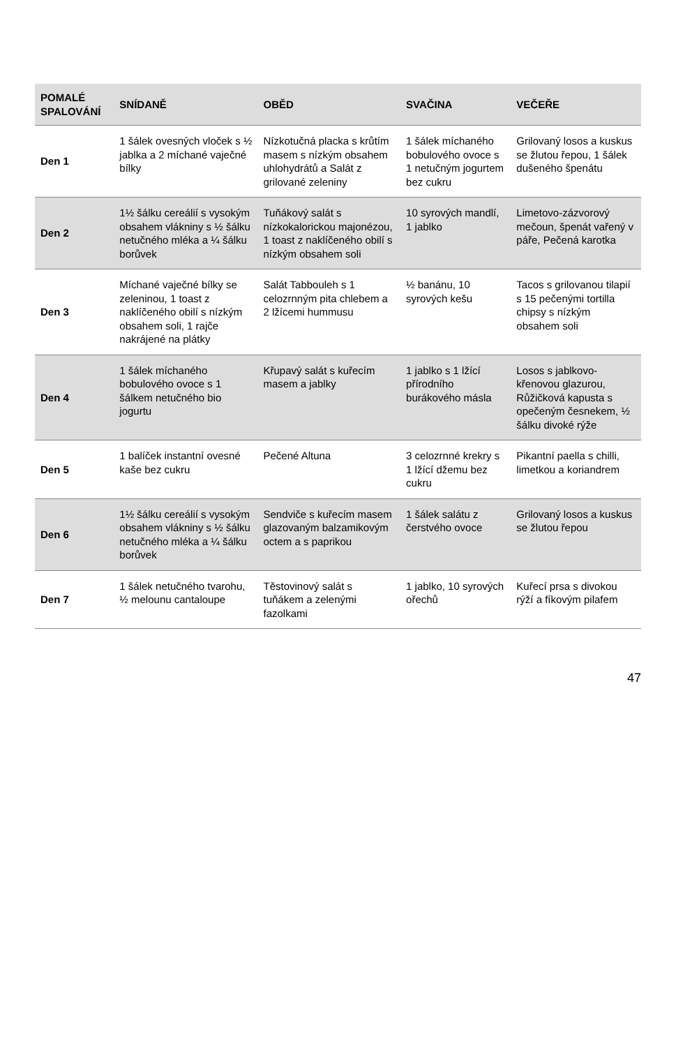| POMALÉ SPALOVÁNÍ | SNÍDANĚ | OBĚD | SVAČINA | VEČEŘE |
| --- | --- | --- | --- | --- |
| Den 1 | 1 šálek ovesných vloček s ½ jablka a 2 míchané vaječné bílky | Nízkotučná placka s krůtím masem s nízkým obsahem uhlohydrátů a Salát z grilované zeleniny | 1 šálek míchaného bobulového ovoce s 1 netučným jogurtem bez cukru | Grilovaný losos a kuskus se žlutou řepou, 1 šálek dušeného špenátu |
| Den 2 | 1½ šálku cereálií s vysokým obsahem vlákniny s ½ šálku netučného mléka a ¼ šálku borůvek | Tuňákový salát s nízkokalorickou majonézou, 1 toast z naklíčeného obilí s nízkým obsahem soli | 10 syrových mandlí, 1 jablko | Limetovo-zázvorový mečoun, špenát vařený v páře, Pečená karotka |
| Den 3 | Míchané vaječné bílky se zeleninou, 1 toast z naklíčeného obilí s nízkým obsahem soli, 1 rajče nakrájené na plátky | Salát Tabbouleh s 1 celozrnným pita chlebem a 2 lžícemi hummusu | ½ banánu, 10 syrových kešu | Tacos s grilovanou tilapií s 15 pečenými tortilla chipsy s nízkým obsahem soli |
| Den 4 | 1 šálek míchaného bobulového ovoce s 1 šálkem netučného bio jogurtu | Křupavý salát s kuřecím masem a jablky | 1 jablko s 1 lžící přírodního burákového másla | Losos s jablkovo-křenovou glazurou, Růžičková kapusta s opečeným česnekem, ½ šálku divoké rýže |
| Den 5 | 1 balíček instantní ovesné kaše bez cukru | Pečené Altuna | 3 celozrnné krekry s 1 lžící džemu bez cukru | Pikantní paella s chilli, limetkou a koriandrem |
| Den 6 | 1½ šálku cereálií s vysokým obsahem vlákniny s ½ šálku netučného mléka a ¼ šálku borůvek | Sendviče s kuřecím masem glazovaným balzamikovým octem a s paprikou | 1 šálek salátu z čerstvého ovoce | Grilovaný losos a kuskus se žlutou řepou |
| Den 7 | 1 šálek netučného tvarohu, ½ melounu cantaloupe | Těstovinový salát s tuňákem a zelenými fazolkami | 1 jablko, 10 syrových ořechů | Kuřecí prsa s divokou rýží a fíkovým pilafem |
47